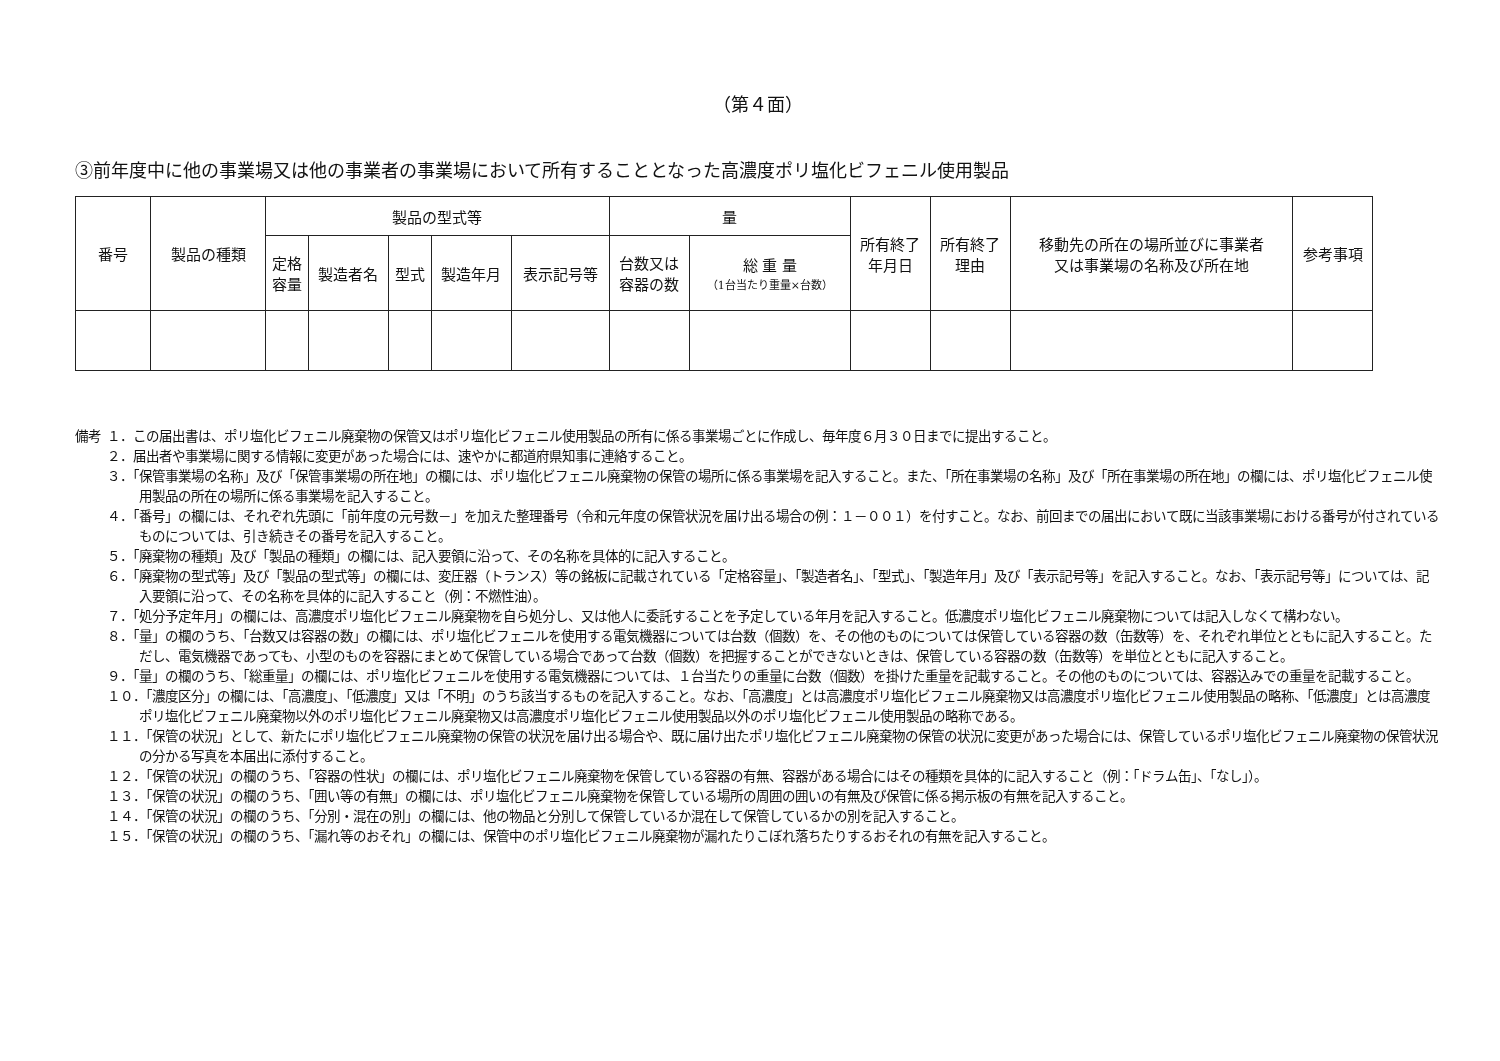（第４面）
③前年度中に他の事業場又は他の事業者の事業場において所有することとなった高濃度ポリ塩化ビフェニル使用製品
| 番号 | 製品の種類 | 製品の型式等 | | | | | 量 | | 所有終了 年月日 | 所有終了 理由 | 移動先の所在の場所並びに事業者 又は事業場の名称及び所在地 | 参考事項 |
| --- | --- | --- | --- | --- | --- | --- | --- | --- | --- | --- | --- | --- |
| | | 定格 容量 | 製造者名 | 型式 | 製造年月 | 表示記号等 | 台数又は 容器の数 | 総 重 量 （1台当たり重量×台数） | | | | |
備考 １．この届出書は、ポリ塩化ビフェニル廃棄物の保管又はポリ塩化ビフェニル使用製品の所有に係る事業場ごとに作成し、毎年度６月３０日までに提出すること。
２．届出者や事業場に関する情報に変更があった場合には、速やかに都道府県知事に連絡すること。
３．「保管事業場の名称」及び「保管事業場の所在地」の欄には、ポリ塩化ビフェニル廃棄物の保管の場所に係る事業場を記入すること。また、「所在事業場の名称」及び「所在事業場の所在地」の欄には、ポリ塩化ビフェニル使用製品の所在の場所に係る事業場を記入すること。
４．「番号」の欄には、それぞれ先頭に「前年度の元号数－」を加えた整理番号（令和元年度の保管状況を届け出る場合の例：１－００１）を付すこと。なお、前回までの届出において既に当該事業場における番号が付されているものについては、引き続きその番号を記入すること。
５．「廃棄物の種類」及び「製品の種類」の欄には、記入要領に沿って、その名称を具体的に記入すること。
６．「廃棄物の型式等」及び「製品の型式等」の欄には、変圧器（トランス）等の銘板に記載されている「定格容量」、「製造者名」、「型式」、「製造年月」及び「表示記号等」を記入すること。なお、「表示記号等」については、記入要領に沿って、その名称を具体的に記入すること（例：不燃性油）。
７．「処分予定年月」の欄には、高濃度ポリ塩化ビフェニル廃棄物を自ら処分し、又は他人に委託することを予定している年月を記入すること。低濃度ポリ塩化ビフェニル廃棄物については記入しなくて構わない。
８．「量」の欄のうち、「台数又は容器の数」の欄には、ポリ塩化ビフェニルを使用する電気機器については台数（個数）を、その他のものについては保管している容器の数（缶数等）を、それぞれ単位とともに記入すること。ただし、電気機器であっても、小型のものを容器にまとめて保管している場合であって台数（個数）を把握することができないときは、保管している容器の数（缶数等）を単位とともに記入すること。
９．「量」の欄のうち、「総重量」の欄には、ポリ塩化ビフェニルを使用する電気機器については、１台当たりの重量に台数（個数）を掛けた重量を記載すること。その他のものについては、容器込みでの重量を記載すること。
１０．「濃度区分」の欄には、「高濃度」、「低濃度」又は「不明」のうち該当するものを記入すること。なお、「高濃度」とは高濃度ポリ塩化ビフェニル廃棄物又は高濃度ポリ塩化ビフェニル使用製品の略称、「低濃度」とは高濃度ポリ塩化ビフェニル廃棄物以外のポリ塩化ビフェニル廃棄物又は高濃度ポリ塩化ビフェニル使用製品以外のポリ塩化ビフェニル使用製品の略称である。
１１．「保管の状況」として、新たにポリ塩化ビフェニル廃棄物の保管の状況を届け出る場合や、既に届け出たポリ塩化ビフェニル廃棄物の保管の状況に変更があった場合には、保管しているポリ塩化ビフェニル廃棄物の保管状況の分かる写真を本届出に添付すること。
１２．「保管の状況」の欄のうち、「容器の性状」の欄には、ポリ塩化ビフェニル廃棄物を保管している容器の有無、容器がある場合にはその種類を具体的に記入すること（例：「ドラム缶」、「なし」）。
１３．「保管の状況」の欄のうち、「囲い等の有無」の欄には、ポリ塩化ビフェニル廃棄物を保管している場所の周囲の囲いの有無及び保管に係る掲示板の有無を記入すること。
１４．「保管の状況」の欄のうち、「分別・混在の別」の欄には、他の物品と分別して保管しているか混在して保管しているかの別を記入すること。
１５．「保管の状況」の欄のうち、「漏れ等のおそれ」の欄には、保管中のポリ塩化ビフェニル廃棄物が漏れたりこぼれ落ちたりするおそれの有無を記入すること。